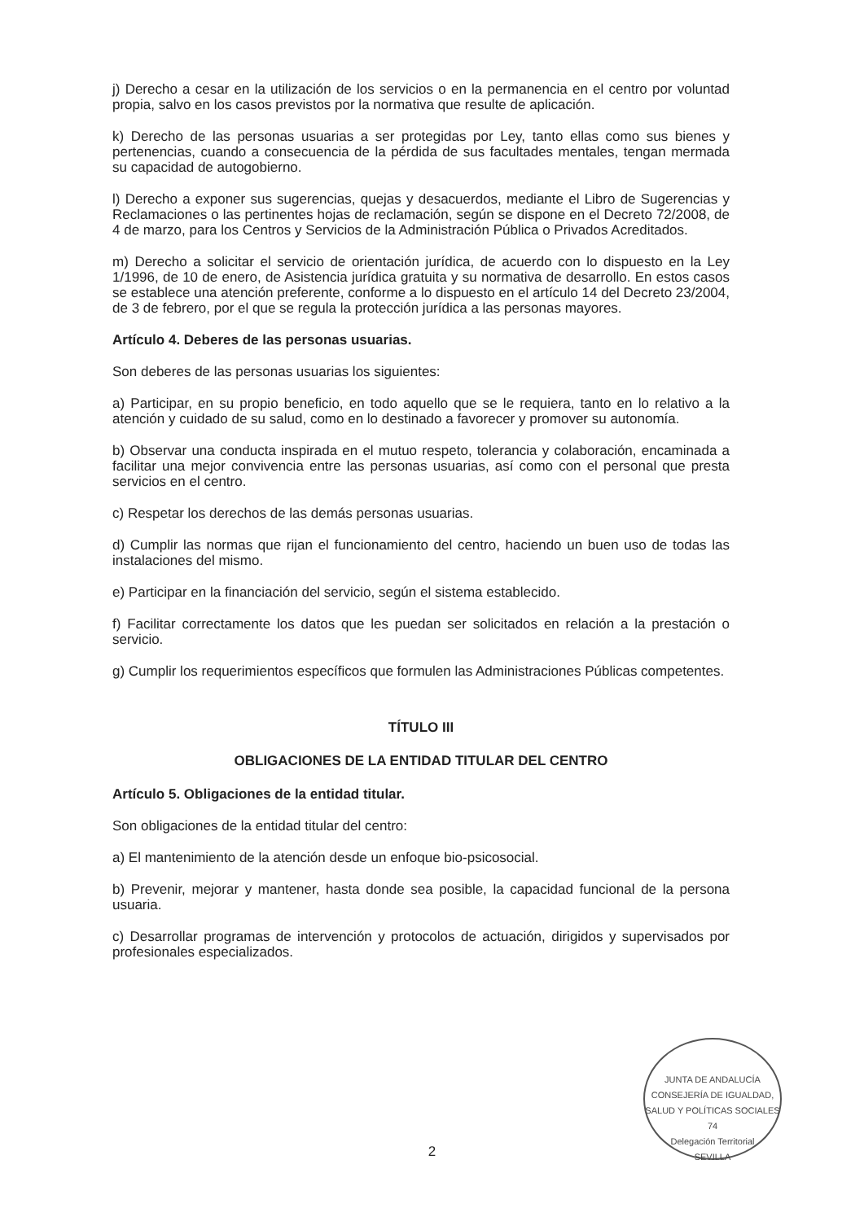j) Derecho a cesar en la utilización de los servicios o en la permanencia en el centro por voluntad propia, salvo en los casos previstos por la normativa que resulte de aplicación.
k) Derecho de las personas usuarias a ser protegidas por Ley, tanto ellas como sus bienes y pertenencias, cuando a consecuencia de la pérdida de sus facultades mentales, tengan mermada su capacidad de autogobierno.
l) Derecho a exponer sus sugerencias, quejas y desacuerdos, mediante el Libro de Sugerencias y Reclamaciones o las pertinentes hojas de reclamación, según se dispone en el Decreto 72/2008, de 4 de marzo, para los Centros y Servicios de la Administración Pública o Privados Acreditados.
m) Derecho a solicitar el servicio de orientación jurídica, de acuerdo con lo dispuesto en la Ley 1/1996, de 10 de enero, de Asistencia jurídica gratuita y su normativa de desarrollo. En estos casos se establece una atención preferente, conforme a lo dispuesto en el artículo 14 del Decreto 23/2004, de 3 de febrero, por el que se regula la protección jurídica a las personas mayores.
Artículo 4. Deberes de las personas usuarias.
Son deberes de las personas usuarias los siguientes:
a) Participar, en su propio beneficio, en todo aquello que se le requiera, tanto en lo relativo a la atención y cuidado de su salud, como en lo destinado a favorecer y promover su autonomía.
b) Observar una conducta inspirada en el mutuo respeto, tolerancia y colaboración, encaminada a facilitar una mejor convivencia entre las personas usuarias, así como con el personal que presta servicios en el centro.
c) Respetar los derechos de las demás personas usuarias.
d) Cumplir las normas que rijan el funcionamiento del centro, haciendo un buen uso de todas las instalaciones del mismo.
e) Participar en la financiación del servicio, según el sistema establecido.
f) Facilitar correctamente los datos que les puedan ser solicitados en relación a la prestación o servicio.
g) Cumplir los requerimientos específicos que formulen las Administraciones Públicas competentes.
TÍTULO III
OBLIGACIONES DE LA ENTIDAD TITULAR DEL CENTRO
Artículo 5. Obligaciones de la entidad titular.
Son obligaciones de la entidad titular del centro:
a) El mantenimiento de la atención desde un enfoque bio-psicosocial.
b) Prevenir, mejorar y mantener, hasta donde sea posible, la capacidad funcional de la persona usuaria.
c) Desarrollar programas de intervención y protocolos de actuación, dirigidos y supervisados por profesionales especializados.
JUNTA DE ANDALUCÍA
CONSEJERÍA DE IGUALDAD, SALUD Y POLÍTICAS SOCIALES
74
Delegación Territorial
SEVILLA
2